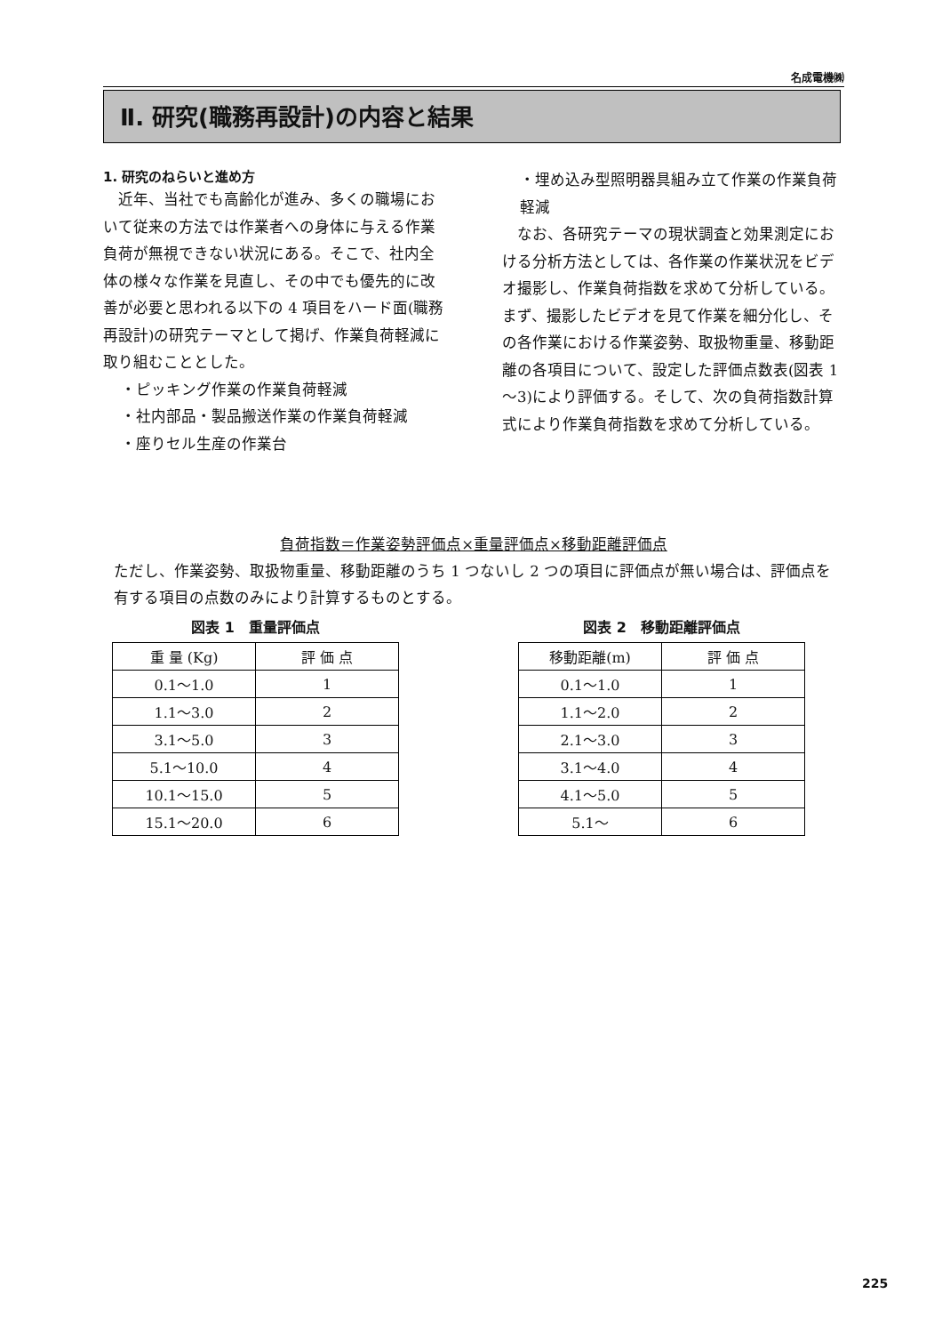名成電機㈱
Ⅱ. 研究(職務再設計)の内容と結果
1. 研究のねらいと進め方
　近年、当社でも高齢化が進み、多くの職場において従来の方法では作業者への身体に与える作業負荷が無視できない状況にある。そこで、社内全体の様々な作業を見直し、その中でも優先的に改善が必要と思われる以下の 4 項目をハード面(職務再設計)の研究テーマとして掲げ、作業負荷軽減に取り組むこととした。
・ピッキング作業の作業負荷軽減
・社内部品・製品搬送作業の作業負荷軽減
・座りセル生産の作業台
・埋め込み型照明器具組み立て作業の作業負荷軽減
　なお、各研究テーマの現状調査と効果測定における分析方法としては、各作業の作業状況をビデオ撮影し、作業負荷指数を求めて分析している。まず、撮影したビデオを見て作業を細分化し、その各作業における作業姿勢、取扱物重量、移動距離の各項目について、設定した評価点数表(図表 1～3)により評価する。そして、次の負荷指数計算式により作業負荷指数を求めて分析している。
負荷指数＝作業姿勢評価点×重量評価点×移動距離評価点
ただし、作業姿勢、取扱物重量、移動距離のうち 1 つないし 2 つの項目に評価点が無い場合は、評価点を有する項目の点数のみにより計算するものとする。
図表 1　重量評価点
| 重 量 (Kg) | 評 価 点 |
| --- | --- |
| 0.1～1.0 | 1 |
| 1.1～3.0 | 2 |
| 3.1～5.0 | 3 |
| 5.1～10.0 | 4 |
| 10.1～15.0 | 5 |
| 15.1～20.0 | 6 |
図表 2　移動距離評価点
| 移動距離(m) | 評 価 点 |
| --- | --- |
| 0.1～1.0 | 1 |
| 1.1～2.0 | 2 |
| 2.1～3.0 | 3 |
| 3.1～4.0 | 4 |
| 4.1～5.0 | 5 |
| 5.1～ | 6 |
225